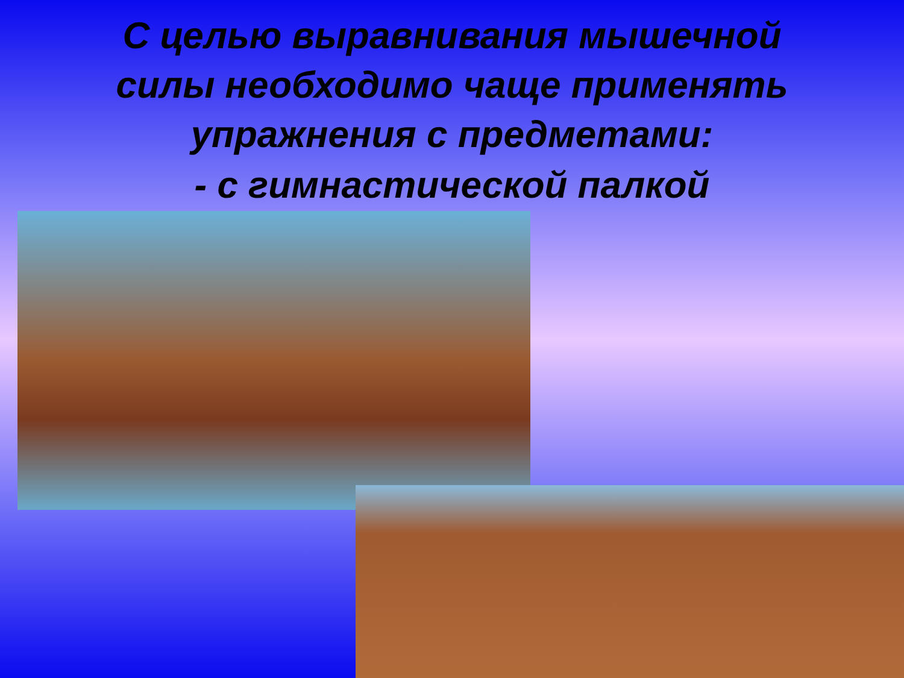С целью выравнивания мышечной силы необходимо чаще применять упражнения с предметами:
- с гимнастической палкой